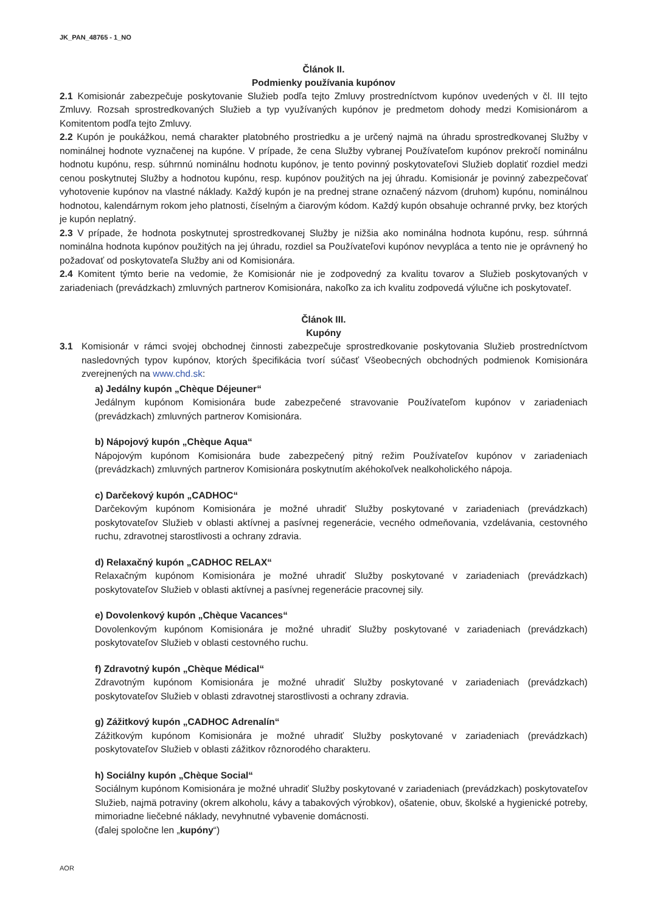JK_PAN_48765 - 1_NO
Článok II.
Podmienky používania kupónov
2.1 Komisionár zabezpečuje poskytovanie Služieb podľa tejto Zmluvy prostredníctvom kupónov uvedených v čl. III tejto Zmluvy. Rozsah sprostredkovaných Služieb a typ využívaných kupónov je predmetom dohody medzi Komisionárom a Komitentom podľa tejto Zmluvy.
2.2 Kupón je poukážkou, nemá charakter platobného prostriedku a je určený najmä na úhradu sprostredkovanej Služby v nominálnej hodnote vyznačenej na kupóne. V prípade, že cena Služby vybranej Používateľom kupónov prekročí nominálnu hodnotu kupónu, resp. súhrnnú nominálnu hodnotu kupónov, je tento povinný poskytovateľovi Služieb doplatiť rozdiel medzi cenou poskytnutej Služby a hodnotou kupónu, resp. kupónov použitých na jej úhradu. Komisionár je povinný zabezpečovať vyhotovenie kupónov na vlastné náklady. Každý kupón je na prednej strane označený názvom (druhom) kupónu, nominálnou hodnotou, kalendárnym rokom jeho platnosti, číselným a čiarovým kódom. Každý kupón obsahuje ochranné prvky, bez ktorých je kupón neplatný.
2.3 V prípade, že hodnota poskytnutej sprostredkovanej Služby je nižšia ako nominálna hodnota kupónu, resp. súhrnná nominálna hodnota kupónov použitých na jej úhradu, rozdiel sa Používateľovi kupónov nevypláca a tento nie je oprávnený ho požadovať od poskytovateľa Služby ani od Komisionára.
2.4 Komitent týmto berie na vedomie, že Komisionár nie je zodpovedný za kvalitu tovarov a Služieb poskytovaných v zariadeniach (prevádzkach) zmluvných partnerov Komisionára, nakoľko za ich kvalitu zodpovedá výlučne ich poskytovateľ.
Článok III.
Kupóny
3.1 Komisionár v rámci svojej obchodnej činnosti zabezpečuje sprostredkovanie poskytovania Služieb prostredníctvom nasledovných typov kupónov, ktorých špecifikácia tvorí súčasť Všeobecných obchodných podmienok Komisionára zverejnených na www.chd.sk:
a) Jedálny kupón „Chèque Déjeuner“
Jedálnym kupónom Komisionára bude zabezpečené stravovanie Používateľom kupónov v zariadeniach (prevádzkach) zmluvných partnerov Komisionára.
b) Nápojový kupón „Chèque Aqua“
Nápojovým kupónom Komisionára bude zabezpečený pitný režim Používateľov kupónov v zariadeniach (prevádzkach) zmluvných partnerov Komisionára poskytnutím akéhokoľvek nealkoholického nápoja.
c) Darčekový kupón „CADHOC“
Darčekovým kupónom Komisionára je možné uhradiť Služby poskytované v zariadeniach (prevádzkach) poskytovateľov Služieb v oblasti aktívnej a pasívnej regenerácie, vecného odmeňovania, vzdelávania, cestovného ruchu, zdravotnej starostlivosti a ochrany zdravia.
d) Relaxačný kupón „CADHOC RELAX“
Relaxačným kupónom Komisionára je možné uhradiť Služby poskytované v zariadeniach (prevádzkach) poskytovateľov Služieb v oblasti aktívnej a pasívnej regenerácie pracovnej sily.
e) Dovolenkový kupón „Chèque Vacances“
Dovolenkovým kupónom Komisionára je možné uhradiť Služby poskytované v zariadeniach (prevádzkach) poskytovateľov Služieb v oblasti cestovného ruchu.
f) Zdravotný kupón „Chèque Médical“
Zdravotným kupónom Komisionára je možné uhradiť Služby poskytované v zariadeniach (prevádzkach) poskytovateľov Služieb v oblasti zdravotnej starostlivosti a ochrany zdravia.
g) Zážitkový kupón „CADHOC Adrenalín“
Zážitkovým kupónom Komisionára je možné uhradiť Služby poskytované v zariadeniach (prevádzkach) poskytovateľov Služieb v oblasti zážitkov rôznorodého charakteru.
h) Sociálny kupón „Chèque Social“
Sociálnym kupónom Komisionára je možné uhradiť Služby poskytované v zariadeniach (prevádzkach) poskytovateľov Služieb, najmä potraviny (okrem alkoholu, kávy a tabakových výrobkov), ošatenie, obuv, školské a hygienické potreby, mimoriadne liečebné náklady, nevyhnutné vybavenie domácnosti.
(ďalej spoločne len „kupóny“)
AOR